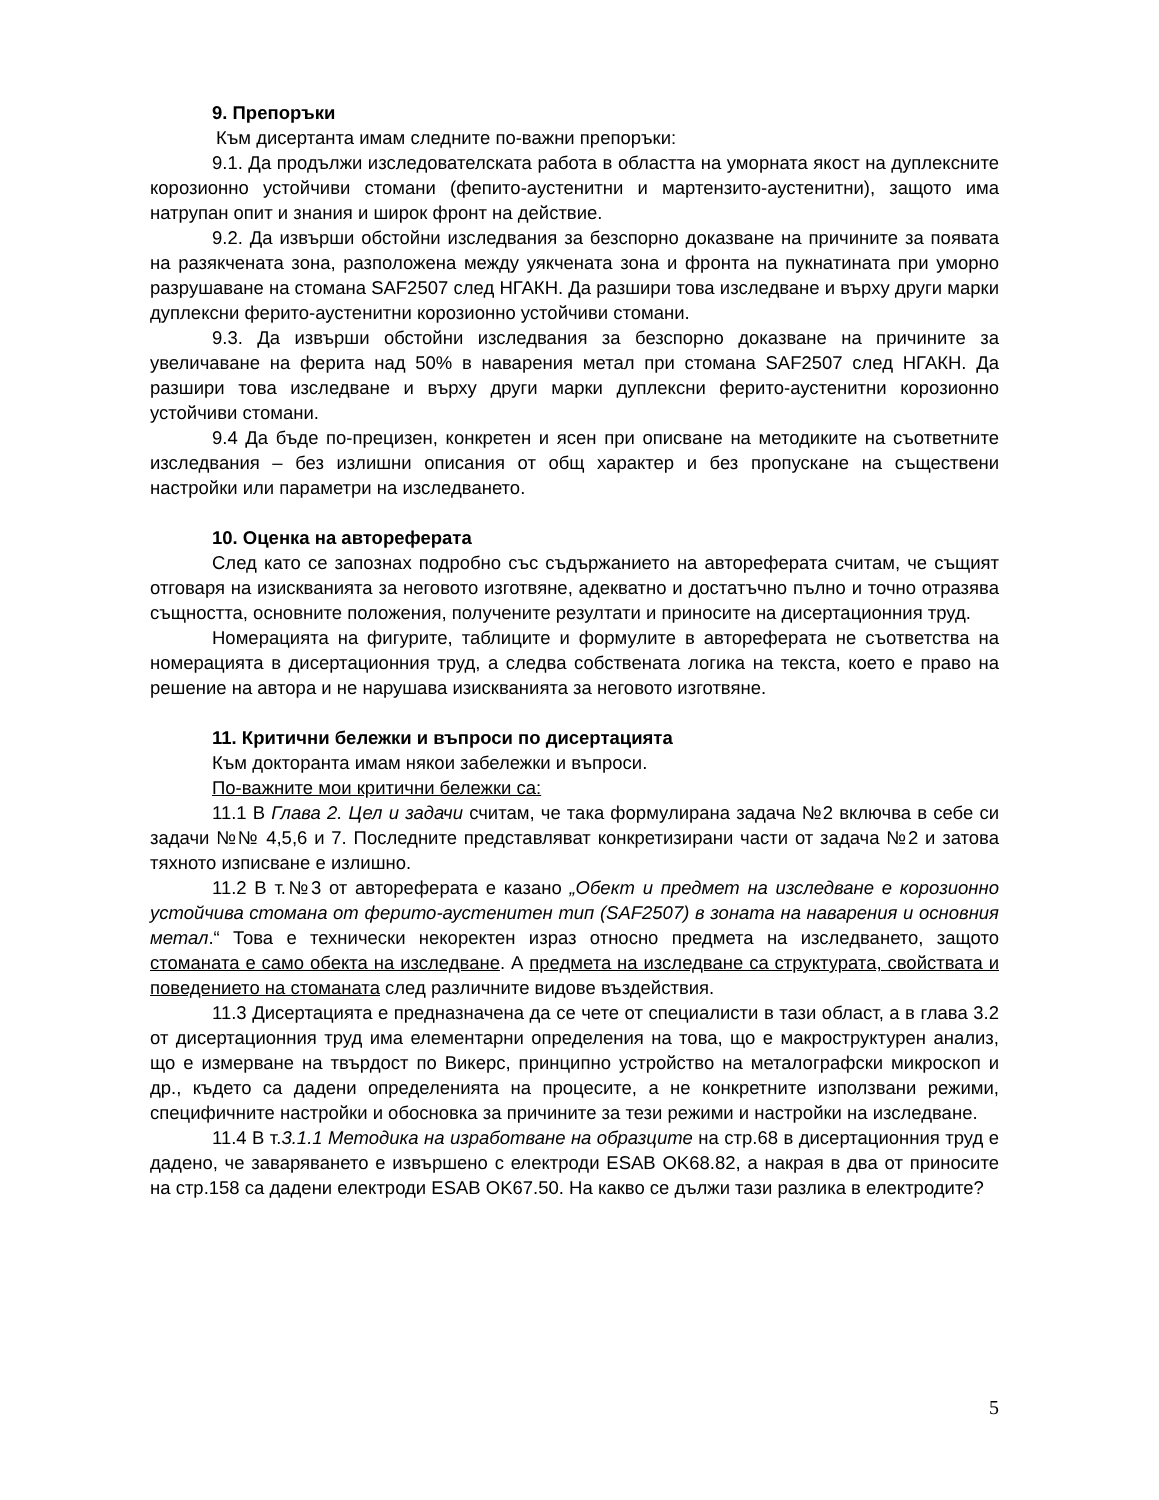9. Препоръки
Към дисертанта имам следните по-важни препоръки:
9.1. Да продължи изследователската работа в областта на уморната якост на дуплексните корозионно устойчиви стомани (фепито-аустенитни и мартензито-аустенитни), защото има натрупан опит и знания и широк фронт на действие.
9.2. Да извърши обстойни изследвания за безспорно доказване на причините за появата на разякчената зона, разположена между уякчената зона и фронта на пукнатината при уморно разрушаване на стомана SAF2507 след НГАКН. Да разшири това изследване и върху други марки дуплексни ферито-аустенитни корозионно устойчиви стомани.
9.3. Да извърши обстойни изследвания за безспорно доказване на причините за увеличаване на ферита над 50% в наварения метал при стомана SAF2507 след НГАКН. Да разшири това изследване и върху други марки дуплексни ферито-аустенитни корозионно устойчиви стомани.
9.4 Да бъде по-прецизен, конкретен и ясен при описване на методиките на съответните изследвания – без излишни описания от общ характер и без пропускане на съществени настройки или параметри на изследването.
10. Оценка на автореферата
След като се запознах подробно със съдържанието на автореферата считам, че същият отговаря на изискванията за неговото изготвяне, адекватно и достатъчно пълно и точно отразява същността, основните положения, получените резултати и приносите на дисертационния труд.
Номерацията на фигурите, таблиците и формулите в автореферата не съответства на номерацията в дисертационния труд, а следва собствената логика на текста, което е право на решение на автора и не нарушава изискванията за неговото изготвяне.
11. Критични бележки и въпроси по дисертацията
Към докторанта имам някои забележки и въпроси.
По-важните мои критични бележки са:
11.1 В Глава 2. Цел и задачи считам, че така формулирана задача №2 включва в себе си задачи №№ 4,5,6 и 7. Последните представляват конкретизирани части от задача №2 и затова тяхното изписване е излишно.
11.2 В т.№3 от автореферата е казано „Обект и предмет на изследване е корозионно устойчива стомана от ферито-аустенитен тип (SAF2507) в зоната на наварения и основния метал.“ Това е технически некоректен израз относно предмета на изследването, защото стоманата е само обекта на изследване. А предмета на изследване са структурата, свойствата и поведението на стоманата след различните видове въздействия.
11.3 Дисертацията е предназначена да се чете от специалисти в тази област, а в глава 3.2 от дисертационния труд има елементарни определения на това, що е макроструктурен анализ, що е измерване на твърдост по Викерс, принципно устройство на металографски микроскоп и др., където са дадени определенията на процесите, а не конкретните използвани режими, специфичните настройки и обосновка за причините за тези режими и настройки на изследване.
11.4 В т.3.1.1 Методика на изработване на образците на стр.68 в дисертационния труд е дадено, че заваряването е извършено с електроди ESAB OK68.82, а накрая в два от приносите на стр.158 са дадени електроди ESAB OK67.50. На какво се дължи тази разлика в електродите?
5